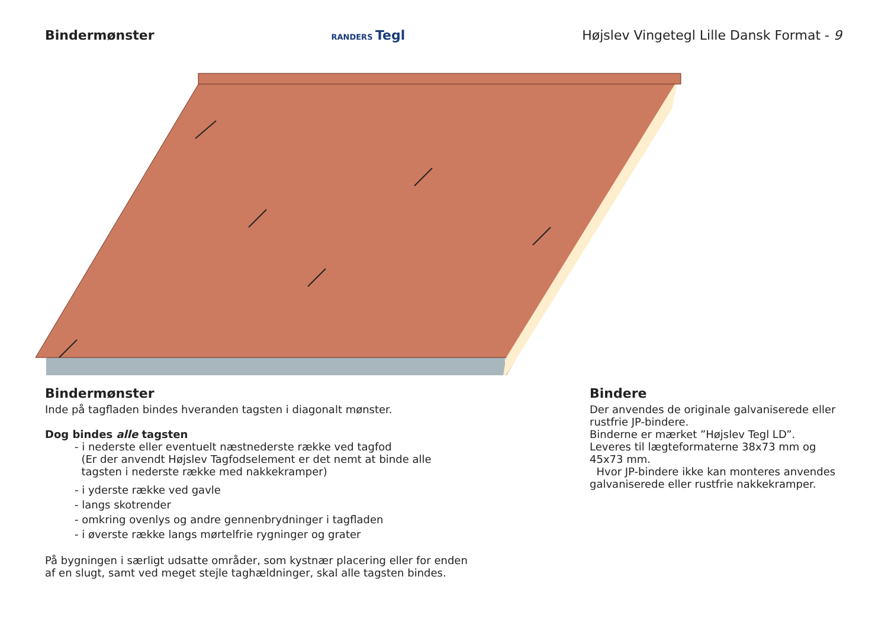Bindermønster
RANDERS Tegl
Højslev Vingetegl Lille Dansk Format - 9
Bindermønster
Inde på tagfladen bindes hveranden tagsten i diagonalt mønster.
Dog bindes alle tagsten
- i nederste eller eventuelt næstnederste række ved tagfod
(Er der anvendt Højslev Tagfodselement er det nemt at binde alle
tagsten i nederste række med nakkekramper)
- i yderste række ved gavle
- langs skotrender
- omkring ovenlys og andre gennenbrydninger i tagfladen
- i øverste række langs mørtelfrie rygninger og grater
På bygningen i særligt udsatte områder, som kystnær placering eller for enden
af en slugt, samt ved meget stejle taghældninger, skal alle tagsten bindes.
Bindere
Der anvendes de originale galvaniserede eller rustfrie JP-bindere.
Binderne er mærket ”Højslev Tegl LD”.
Leveres til lægteformaterne 38x73 mm og 45x73 mm.
Hvor JP-bindere ikke kan monteres anvendes galvaniserede eller rustfrie nakkekramper.